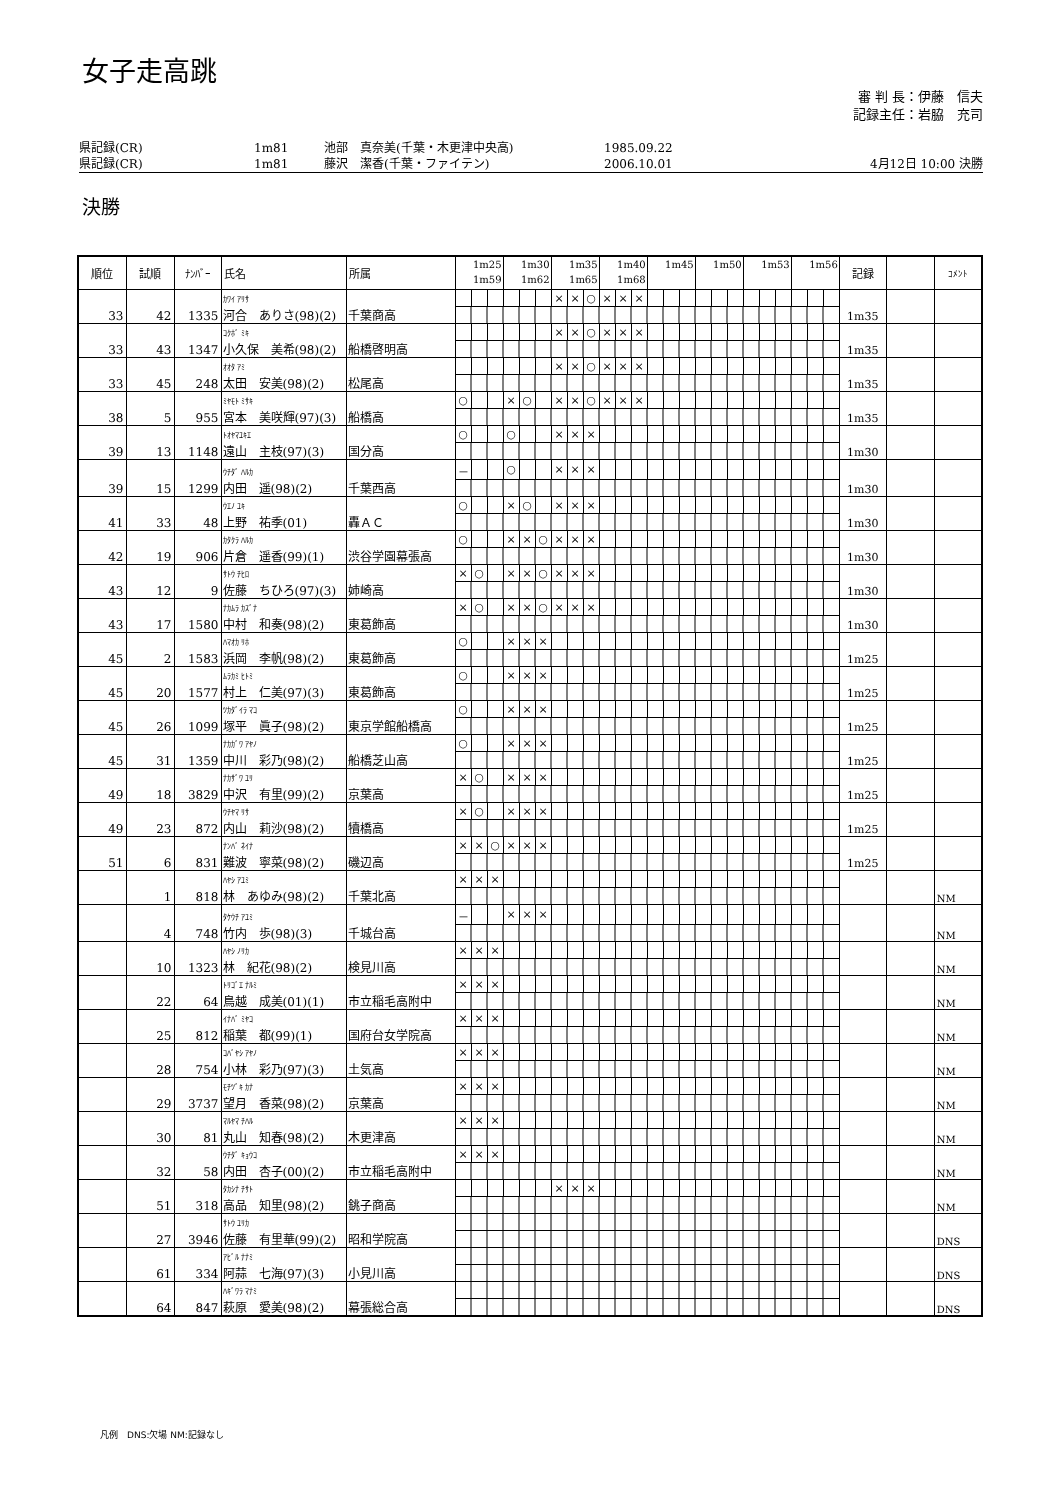女子走高跳
審 判 長：伊藤　信夫
記録主任：岩脇　充司
県記録(CR) 1m81 池部　真奈美(千葉・木更津中央高) 1985.09.22
県記録(CR) 1m81 藤沢　潔香(千葉・ファイテン) 2006.10.01 4月12日 10:00 決勝
決勝
| 順位 | 試順 | ﾅﾝﾊﾞｰ | 氏名 | 所属 | 1m25 1m59 | | | 1m30 1m62 | | | 1m35 1m65 | | | 1m40 1m68 | | | 1m45 | | | 1m50 | | | 1m53 | | | 1m56 | | | 記録 | | ｺﾒﾝﾄ |
| --- | --- | --- | --- | --- | --- | --- | --- | --- | --- | --- | --- | --- | --- | --- | --- | --- | --- | --- | --- | --- | --- | --- | --- | --- | --- | --- | --- | --- | --- | --- | --- |
| 33 | 42 | 1335 | ｶﾜｲ ｱﾘｻ 河合 ありさ(98)(2) | 千葉商高 | | | | | | | × | × | ○ | × | × | × | | | | | | | | | | | | | 1m35 | | |
| 33 | 43 | 1347 | ｺｸﾎﾞ ﾐｷ 小久保 美希(98)(2) | 船橋啓明高 | | | | | | | × | × | ○ | × | × | × | | | | | | | | | | | | | 1m35 | | |
| 33 | 45 | 248 | ｵｵﾀ ｱﾐ 太田 安美(98)(2) | 松尾高 | | | | | | | × | × | ○ | × | × | × | | | | | | | | | | | | | 1m35 | | |
| 38 | 5 | 955 | ﾐﾔﾓﾄ ﾐｻｷ 宮本 美咲輝(97)(3) | 船橋高 | ○ | | | × | ○ | | × | × | ○ | × | × | × | | | | | | | | | | | | | 1m35 | | |
| 39 | 13 | 1148 | ﾄｵﾔﾏﾕｷｴ 遠山 主枝(97)(3) | 国分高 | ○ | | | ○ | | | × | × | × | | | | | | | | | | | | | | | | 1m30 | | |
| 39 | 15 | 1299 | ｳﾁﾀﾞ ﾊﾙｶ 内田 遥(98)(2) | 千葉西高 | － | | | ○ | | | × | × | × | | | | | | | | | | | | | | | | 1m30 | | |
| 41 | 33 | 48 | ｳｴﾉ ﾕｷ 上野 祐季(01) | 轟ＡＣ | ○ | | | × | ○ | | × | × | × | | | | | | | | | | | | | | | | 1m30 | | |
| 42 | 19 | 906 | ｶﾀｸﾗ ﾊﾙｶ 片倉 遥香(99)(1) | 渋谷学園幕張高 | ○ | | | × | × | ○ | × | × | × | | | | | | | | | | | | | | | | 1m30 | | |
| 43 | 12 | 9 | ｻﾄｳ ﾁﾋﾛ 佐藤 ちひろ(97)(3) | 姉崎高 | × | ○ | | × | × | ○ | × | × | × | | | | | | | | | | | | | | | | 1m30 | | |
| 43 | 17 | 1580 | ﾅｶﾑﾗ ｶｽﾞﾅ 中村 和奏(98)(2) | 東葛飾高 | × | ○ | | × | × | ○ | × | × | × | | | | | | | | | | | | | | | | 1m30 | | |
| 45 | 2 | 1583 | ﾊﾏｵｶ ﾘﾎ 浜岡 李帆(98)(2) | 東葛飾高 | ○ | | | × | × | × | | | | | | | | | | | | | | | | | | | 1m25 | | |
| 45 | 20 | 1577 | ﾑﾗｶﾐ ﾋﾄﾐ 村上 仁美(97)(3) | 東葛飾高 | ○ | | | × | × | × | | | | | | | | | | | | | | | | | | | 1m25 | | |
| 45 | 26 | 1099 | ﾂｶﾀﾞｲﾗ ﾏｺ 塚平 眞子(98)(2) | 東京学館船橋高 | ○ | | | × | × | × | | | | | | | | | | | | | | | | | | | 1m25 | | |
| 45 | 31 | 1359 | ﾅｶｶﾞﾜ ｱﾔﾉ 中川 彩乃(98)(2) | 船橋芝山高 | ○ | | | × | × | × | | | | | | | | | | | | | | | | | | | 1m25 | | |
| 49 | 18 | 3829 | ﾅｶｻﾞﾜ ﾕﾘ 中沢 有里(99)(2) | 京葉高 | × | ○ | | × | × | × | | | | | | | | | | | | | | | | | | | 1m25 | | |
| 49 | 23 | 872 | ｳﾁﾔﾏ ﾘｻ 内山 莉沙(98)(2) | 犢橋高 | × | ○ | | × | × | × | | | | | | | | | | | | | | | | | | | 1m25 | | |
| 51 | 6 | 831 | ﾅﾝﾊﾞ ﾈｲﾅ 難波 寧菜(98)(2) | 磯辺高 | × | × | ○ | × | × | × | | | | | | | | | | | | | | | | | | | 1m25 | | |
| | 1 | 818 | ﾊﾔｼ ｱﾕﾐ 林 あゆみ(98)(2) | 千葉北高 | × | × | × | | | | | | | | | | | | | | | | | | | | | | | | NM |
| | 4 | 748 | ﾀｹｳﾁ ｱﾕﾐ 竹内 歩(98)(3) | 千城台高 | － | | | × | × | × | | | | | | | | | | | | | | | | | | | | | NM |
| | 10 | 1323 | ﾊﾔｼ ﾉﾘｶ 林 紀花(98)(2) | 検見川高 | × | × | × | | | | | | | | | | | | | | | | | | | | | | | | NM |
| | 22 | 64 | ﾄﾘｺﾞｴ ﾅﾙﾐ 鳥越 成美(01)(1) | 市立稲毛高附中 | × | × | × | | | | | | | | | | | | | | | | | | | | | | | | NM |
| | 25 | 812 | ｲﾅﾊﾞ ﾐﾔｺ 稲葉 都(99)(1) | 国府台女学院高 | × | × | × | | | | | | | | | | | | | | | | | | | | | | | | NM |
| | 28 | 754 | ｺﾊﾞﾔｼ ｱﾔﾉ 小林 彩乃(97)(3) | 土気高 | × | × | × | | | | | | | | | | | | | | | | | | | | | | | | NM |
| | 29 | 3737 | ﾓﾁﾂﾞｷ ｶﾅ 望月 香菜(98)(2) | 京葉高 | × | × | × | | | | | | | | | | | | | | | | | | | | | | | | NM |
| | 30 | 81 | ﾏﾙﾔﾏ ﾁﾊﾙ 丸山 知春(98)(2) | 木更津高 | × | × | × | | | | | | | | | | | | | | | | | | | | | | | | NM |
| | 32 | 58 | ｳﾁﾀﾞ ｷｮｳｺ 内田 杏子(00)(2) | 市立稲毛高附中 | × | × | × | | | | | | | | | | | | | | | | | | | | | | | | NM |
| | 51 | 318 | ﾀｶｼﾅ ﾁｻﾄ 高品 知里(98)(2) | 銚子商高 | | | | | | | × | × | × | | | | | | | | | | | | | | | | | | NM |
| | 27 | 3946 | ｻﾄｳ ﾕﾘｶ 佐藤 有里華(99)(2) | 昭和学院高 | | | | | | | | | | | | | | | | | | | | | | | | | | | DNS |
| | 61 | 334 | ｱﾋﾞﾙ ﾅﾅﾐ 阿蒜 七海(97)(3) | 小見川高 | | | | | | | | | | | | | | | | | | | | | | | | | | | DNS |
| | 64 | 847 | ﾊｷﾞﾜﾗ ﾏﾅﾐ 萩原 愛美(98)(2) | 幕張総合高 | | | | | | | | | | | | | | | | | | | | | | | | | | | DNS |
凡例　DNS:欠場 NM:記録なし